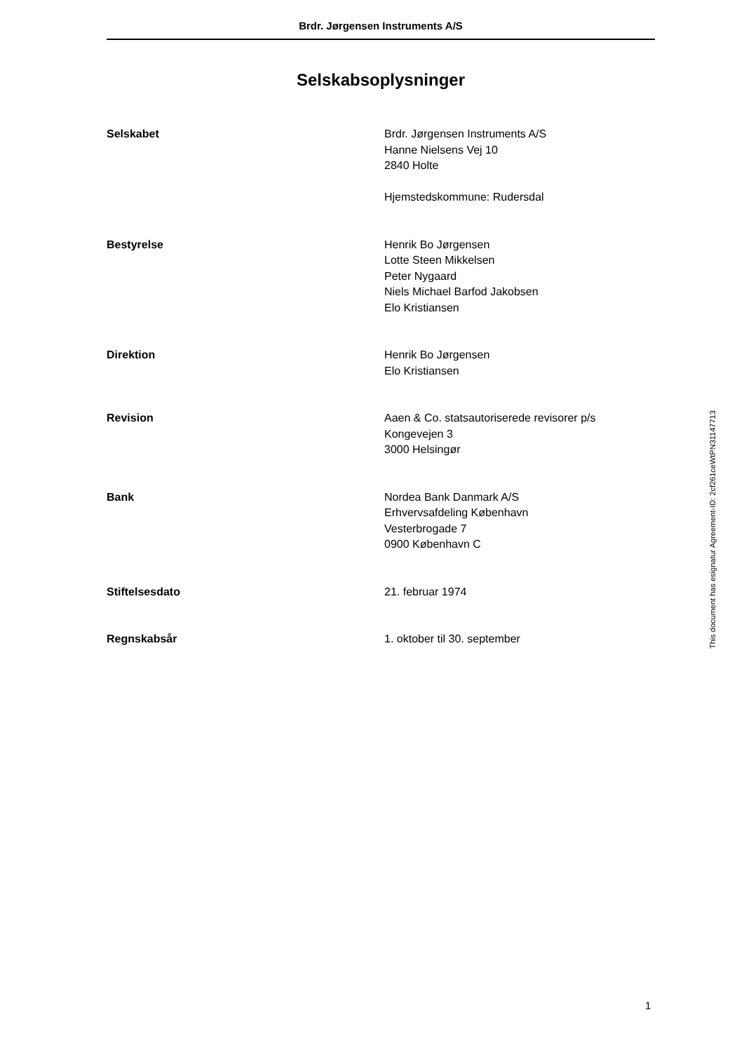Brdr. Jørgensen Instruments A/S
Selskabsoplysninger
Selskabet Brdr. Jørgensen Instruments A/S
Hanne Nielsens Vej 10
2840 Holte
Hjemstedskommune: Rudersdal
Bestyrelse Henrik Bo Jørgensen
Lotte Steen Mikkelsen
Peter Nygaard
Niels Michael Barfod Jakobsen
Elo Kristiansen
Direktion Henrik Bo Jørgensen
Elo Kristiansen
Revision Aaen & Co. statsautoriserede revisorer p/s
Kongevejen 3
3000 Helsingør
Bank Nordea Bank Danmark A/S
Erhvervsafdeling København
Vesterbrogade 7
0900 København C
Stiftelsesdato 21. februar 1974
Regnskabsår 1. oktober til 30. september
This document has esignatur Agreement-ID: 2cf261ceWtPN31147713
1